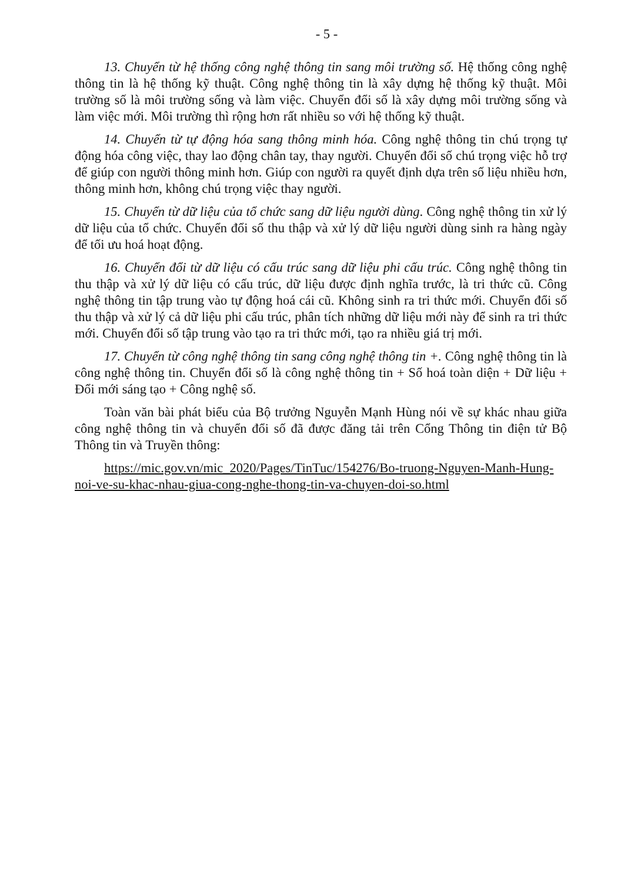- 5 -
13. Chuyển từ hệ thống công nghệ thông tin sang môi trường số. Hệ thống công nghệ thông tin là hệ thống kỹ thuật. Công nghệ thông tin là xây dựng hệ thống kỹ thuật. Môi trường số là môi trường sống và làm việc. Chuyển đổi số là xây dựng môi trường sống và làm việc mới. Môi trường thì rộng hơn rất nhiều so với hệ thống kỹ thuật.
14. Chuyển từ tự động hóa sang thông minh hóa. Công nghệ thông tin chú trọng tự động hóa công việc, thay lao động chân tay, thay người. Chuyển đổi số chú trọng việc hỗ trợ để giúp con người thông minh hơn. Giúp con người ra quyết định dựa trên số liệu nhiều hơn, thông minh hơn, không chú trọng việc thay người.
15. Chuyển từ dữ liệu của tổ chức sang dữ liệu người dùng. Công nghệ thông tin xử lý dữ liệu của tổ chức. Chuyển đổi số thu thập và xử lý dữ liệu người dùng sinh ra hàng ngày để tối ưu hoá hoạt động.
16. Chuyển đổi từ dữ liệu có cấu trúc sang dữ liệu phi cấu trúc. Công nghệ thông tin thu thập và xử lý dữ liệu có cấu trúc, dữ liệu được định nghĩa trước, là tri thức cũ. Công nghệ thông tin tập trung vào tự động hoá cái cũ. Không sinh ra tri thức mới. Chuyển đổi số thu thập và xử lý cả dữ liệu phi cấu trúc, phân tích những dữ liệu mới này để sinh ra tri thức mới. Chuyển đổi số tập trung vào tạo ra tri thức mới, tạo ra nhiều giá trị mới.
17. Chuyển từ công nghệ thông tin sang công nghệ thông tin +. Công nghệ thông tin là công nghệ thông tin. Chuyển đổi số là công nghệ thông tin + Số hoá toàn diện + Dữ liệu + Đổi mới sáng tạo + Công nghệ số.
Toàn văn bài phát biểu của Bộ trưởng Nguyễn Mạnh Hùng nói về sự khác nhau giữa công nghệ thông tin và chuyển đổi số đã được đăng tải trên Cổng Thông tin điện tử Bộ Thông tin và Truyền thông:
https://mic.gov.vn/mic_2020/Pages/TinTuc/154276/Bo-truong-Nguyen-Manh-Hung-noi-ve-su-khac-nhau-giua-cong-nghe-thong-tin-va-chuyen-doi-so.html